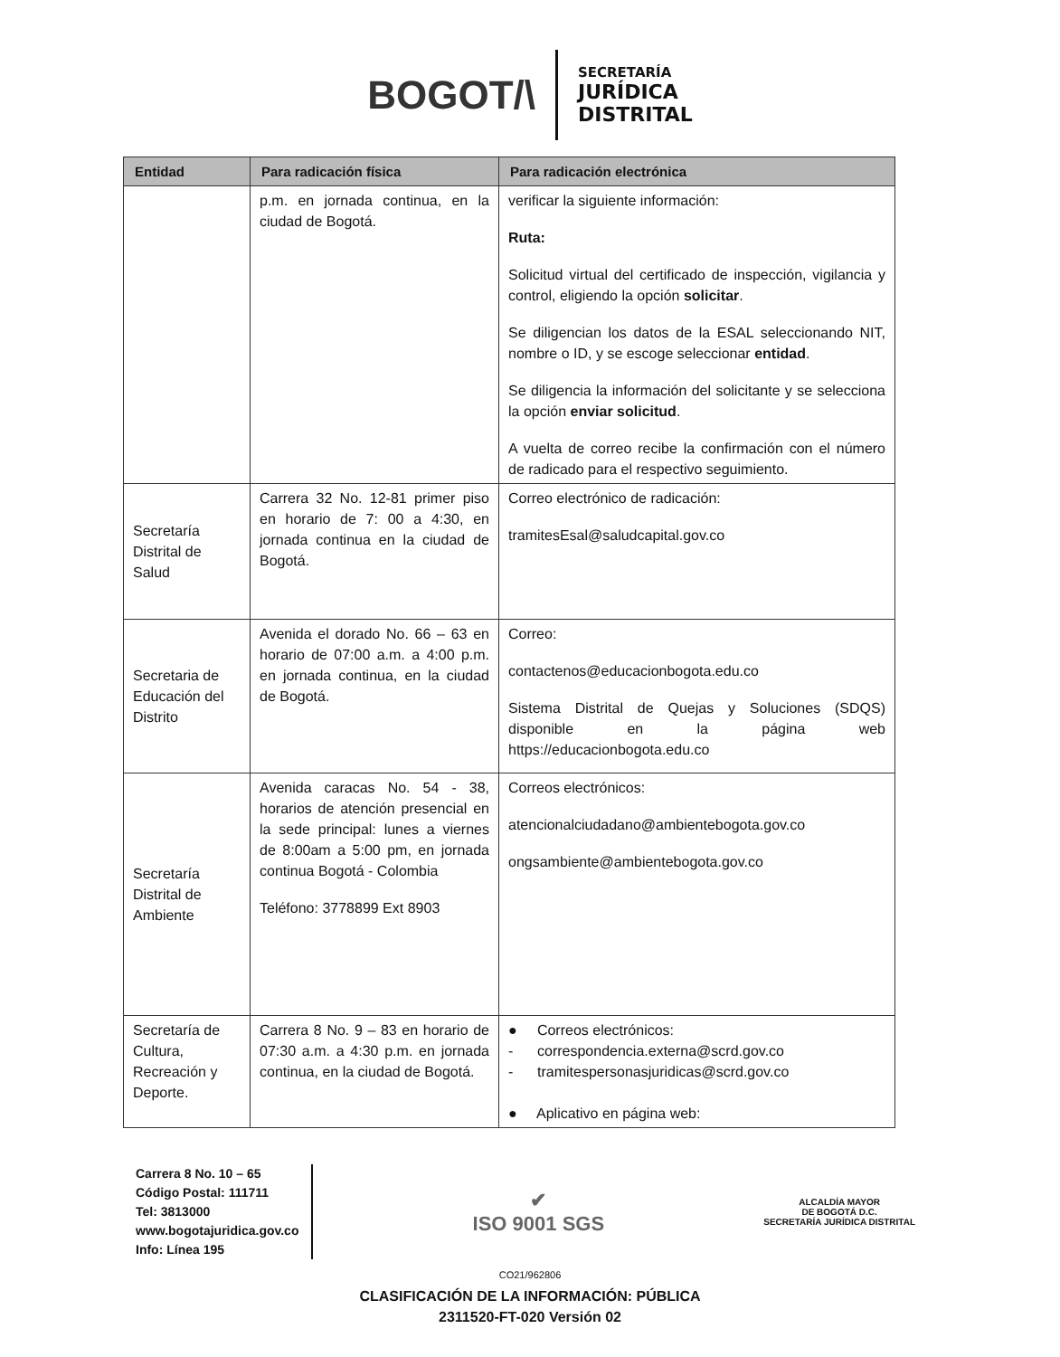BOGOT/\
SECRETARÍA
JURÍDICA
DISTRITAL
| Entidad | Para radicación física | Para radicación electrónica |
| --- | --- | --- |
| | p.m. en jornada continua, en la ciudad de Bogotá. | verificar la siguiente información: Ruta: Solicitud virtual del certificado de inspección, vigilancia y control, eligiendo la opción solicitar . Se diligencian los datos de la ESAL seleccionando NIT, nombre o ID, y se escoge seleccionar entidad . Se diligencia la información del solicitante y se selecciona la opción enviar solicitud . A vuelta de correo recibe la confirmación con el número de radicado para el respectivo seguimiento. |
| Secretaría Distrital de Salud | Carrera 32 No. 12-81 primer piso en horario de 7: 00 a 4:30, en jornada continua en la ciudad de Bogotá. | Correo electrónico de radicación: tramitesEsal@saludcapital.gov.co |
| Secretaria de Educación del Distrito | Avenida el dorado No. 66 – 63 en horario de 07:00 a.m. a 4:00 p.m. en jornada continua, en la ciudad de Bogotá. | Correo: contactenos@educacionbogota.edu.co Sistema Distrital de Quejas y Soluciones (SDQS) disponible en la página web https://educacionbogota.edu.co |
| Secretaría Distrital de Ambiente | Avenida caracas No. 54 - 38, horarios de atención presencial en la sede principal: lunes a viernes de 8:00am a 5:00 pm, en jornada continua Bogotá - Colombia Teléfono: 3778899 Ext 8903 | Correos electrónicos: atencionalciudadano@ambientebogota.gov.co ongsambiente@ambientebogota.gov.co |
| Secretaría de Cultura, Recreación y Deporte. | Carrera 8 No. 9 – 83 en horario de 07:30 a.m. a 4:30 p.m. en jornada continua, en la ciudad de Bogotá. | ● Correos electrónicos: - correspondencia.externa@scrd.gov.co - tramitespersonasjuridicas@scrd.gov.co ● Aplicativo en página web: |
Carrera 8 No. 10 – 65
Código Postal: 111711
Tel: 3813000
www.bogotajuridica.gov.co
Info: Línea 195
✔
ISO 9001 SGS
ALCALDÍA MAYOR
DE BOGOTÁ D.C.
SECRETARÍA JURÍDICA DISTRITAL
CO21/962806
CLASIFICACIÓN DE LA INFORMACIÓN: PÚBLICA
2311520-FT-020 Versión 02